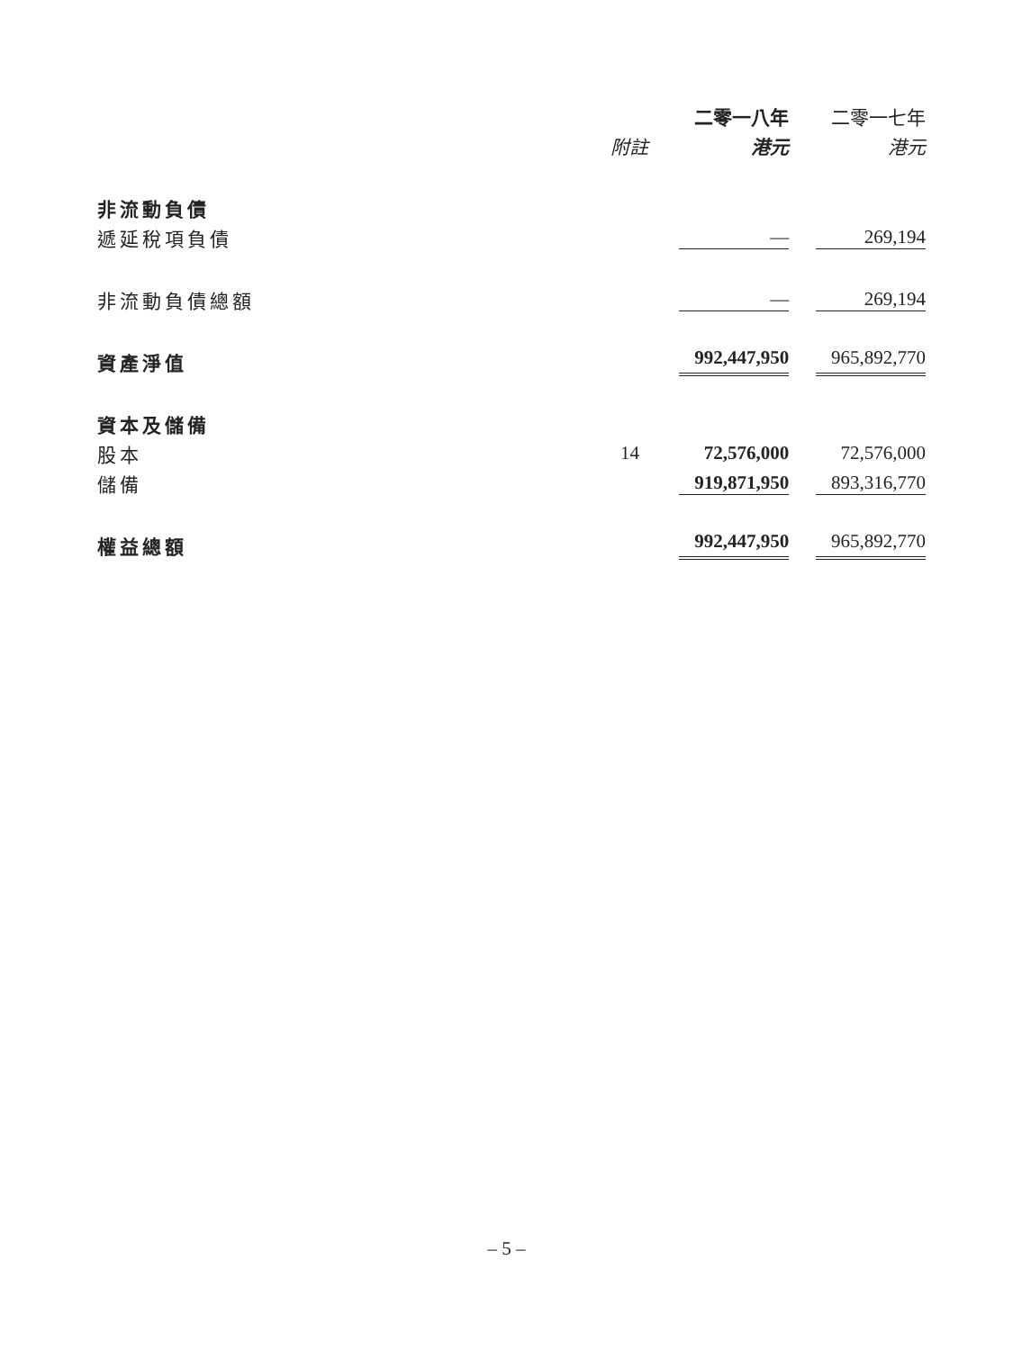| | | 二零一八年 | | 二零一七年 |
| --- | --- | --- | --- | --- |
| | 附註 | 港元 | | 港元 |
| 非流動負債 | | | | |
| 遞延稅項負債 | | — | | 269,194 |
| 非流動負債總額 | | — | | 269,194 |
| 資產淨值 | | 992,447,950 | | 965,892,770 |
| 資本及儲備 | | | | |
| 股本 | 14 | 72,576,000 | | 72,576,000 |
| 儲備 | | 919,871,950 | | 893,316,770 |
| 權益總額 | | 992,447,950 | | 965,892,770 |
– 5 –